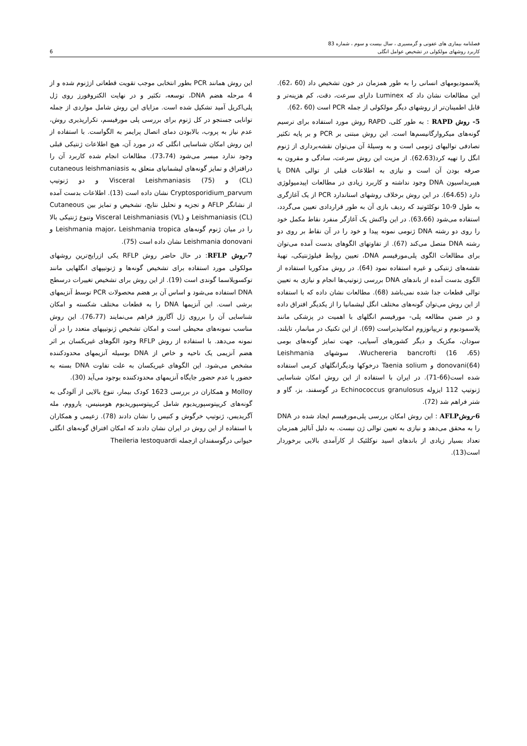فصلنامه بیماری های عفونی و گرمسیری ، سال بیست و سوم ، شماره 83
کاربرد روشهای مولکولی در تشخیص عوامل انگلی
6
پلاسمودیومهای انسانی را به طور همزمان در خون تشخیص داد (60 ،62). این مطالعات نشان داد که Luminex دارای سرعت، دقت، کم هزینه‌تر و قابل اطمینان‌تر از روشهای دیگر مولکولی از جمله PCR است (60 ،62).
5- روش RAPD : به طور کلی، RAPD روش مورد استفاده برای ترسیم گونه‌های میکروارگانیسم‌ها است. این روش مبتنی بر PCR و بر پایه تکثیر تصادفی توالیهای ژنومی است و به وسیلهٔ آن می‌توان نقشه‌برداری از ژنوم انگل را تهیه کرد(62،63). از مزیت این روش سرعت، سادگی و مقرون به صرفه بودن آن است و نیازی به اطلاعات قبلی از توالی DNA یا هیبریداسیون DNA وجود نداشته و کاربرد زیادی در مطالعات اپیدمیولوژی دارد (64،65). در این روش برخلاف روشهای استاندارد PCR از یک آغازگری به طول 9-10 نوکلئوتید که ردیف بازی آن به طور قراردادی تعیین می‌گردد، استفاده می‌شود (63،66). در این واکنش یک آغازگر منفرد نقاط مکمل خود را روی دو رشته DNA ژنومی نمونه پیدا و خود را در آن نقاط بر روی دو رشته DNA متصل می‌کند (67). از تفاوتهای الگوهای بدست آمده می‌توان برای مطالعات الگوی پلی‌مورفیسم DNA، تعیین روابط فیلوژنتیکی، تهیهٔ نقشه‌های ژنتیکی و غیره استفاده نمود (64). در روش مذکوربا استفاده از الگوی بدست آمده از باندهای DNA بررسی ژنوتیپ‌ها انجام و نیازی به تعیین توالی قطعات جدا شده نمی‌باشد (68). مطالعات نشان داده که با استفاده از این روش می‌توان گونه‌های مختلف انگل لیشمانیا را از یکدیگر افتراق داده و در ضمن مطالعه پلی- مورفیسم انگلهای با اهمیت در پزشکی مانند پلاسمودیوم و تریپانوزوم امکانپذیراست (69). از این تکنیک در میانمار، تایلند، سودان، مکزیک و دیگر کشورهای آسیایی، جهت تمایز گونه‌های بومی Wuchereria bancrofti (16 ،65)، سوشهای Leishmania donovani(64) و Taenia solium درخوکها ودیگرانگلهای کرمی استفاده شده است(66-71). در ایران با استفاده از این روش امکان شناسایی ژنوتیپ 112 ایزوله Echinococcus granulosus در گوسفند، بز، گاو و شتر فراهم شد (72).
6-روشAFLP : این روش امکان بررسی پلی‌مورفیسم ایجاد شده در DNA را به محقق می‌دهد و نیازی به تعیین توالی ژن نیست. به دلیل آنالیز همزمان تعداد بسیار زیادی از باندهای اسید نوکلئیک از کارآمدی بالایی برخوردار است(13).
این روش همانند PCR بطور انتخابی موجب تقویت قطعاتی ازژنوم شده و از 4 مرحله هضم DNA، توسعه، تکثیر و در نهایت الکتروفورز روی ژل پلی‌اکریل آمید تشکیل شده است. مزایای این روش شامل مواردی از جمله توانایی جستجو در کل ژنوم برای بررسی پلی مورفیسم، تکرارپذیری روش، عدم نیاز به پروب، بالابودن دمای اتصال پرایمر به الگواست. با استفاده از این روش امکان شناسایی انگلی که در مورد آن، هیچ اطلاعات ژنتیکی قبلی وجود ندارد میسر می‌شود (73،74). مطالعات انجام شده کاربرد آن را درافتراق و تمایز گونه‌های لیشمانیای متعلق به cutaneous leishmaniasis (CL) و Visceral Leishmaniasis (75) و دو ژنوتیپ Cryptosporidium_parvum نشان داده است (13). اطلاعات بدست آمده از نشانگر AFLP و تجزیه و تحلیل نتایج، تشخیص و تمایز بین Cutaneous Leishmaniasis (CL) و Visceral Leishmaniasis (VL) وتنوع ژنتیکی بالا را در میان ژنوم گونه‌های Leishmania major، Leishmania tropica و Leishmania donovani نشان داده است (75).
7-روش RFLP: در حال حاضر روش RFLP یکی ازرایج‌ترین روشهای مولکولی مورد استفاده برای تشخیص گونه‌ها و ژنوتیپهای انگلهایی مانند توکسوپلاسما گوندی است (19). از این روش برای تشخیص تغییرات درسطح DNA استفاده می‌شود و اساس آن بر هضم محصولات PCR توسط آنزیمهای برشی است. این آنزیمها DNA را به قطعات مختلف شکسته و امکان شناسایی آن را برروی ژل آگاروز فراهم می‌نمایند (76،77). این روش مناسب نمونه‌های محیطی است و امکان تشخیص ژنوتیپهای متعدد را در آن نمونه می‌دهد. با استفاده از روش RFLP وجود الگوهای غیریکسان بر اثر هضم آنزیمی یک ناحیه و خاص از DNA بوسیله آنزیمهای محدودکننده مشخص می‌شود. این الگوهای غیریکسان به علت تفاوت DNA بسته به حضور یا عدم حضور جایگاه آنزیمهای محدودکننده بوجود می‌آید (30).
Molloy و همکاران در بررسی 1623 کودک بیمار، تنوع بالایی از آلودگی به گونه‌های کریپتوسپوریدیوم شامل کریپتوسپوریدیوم هومینیس، پارووم، مله آگریدیس، ژنوتیپ خرگوش و کنیس را نشان دادند (78). زعیمی و همکاران با استفاده از این روش در ایران نشان دادند که امکان افتراق گونه‌های انگلی حیوانی درگوسفندان ازجمله Theileria lestoquardi